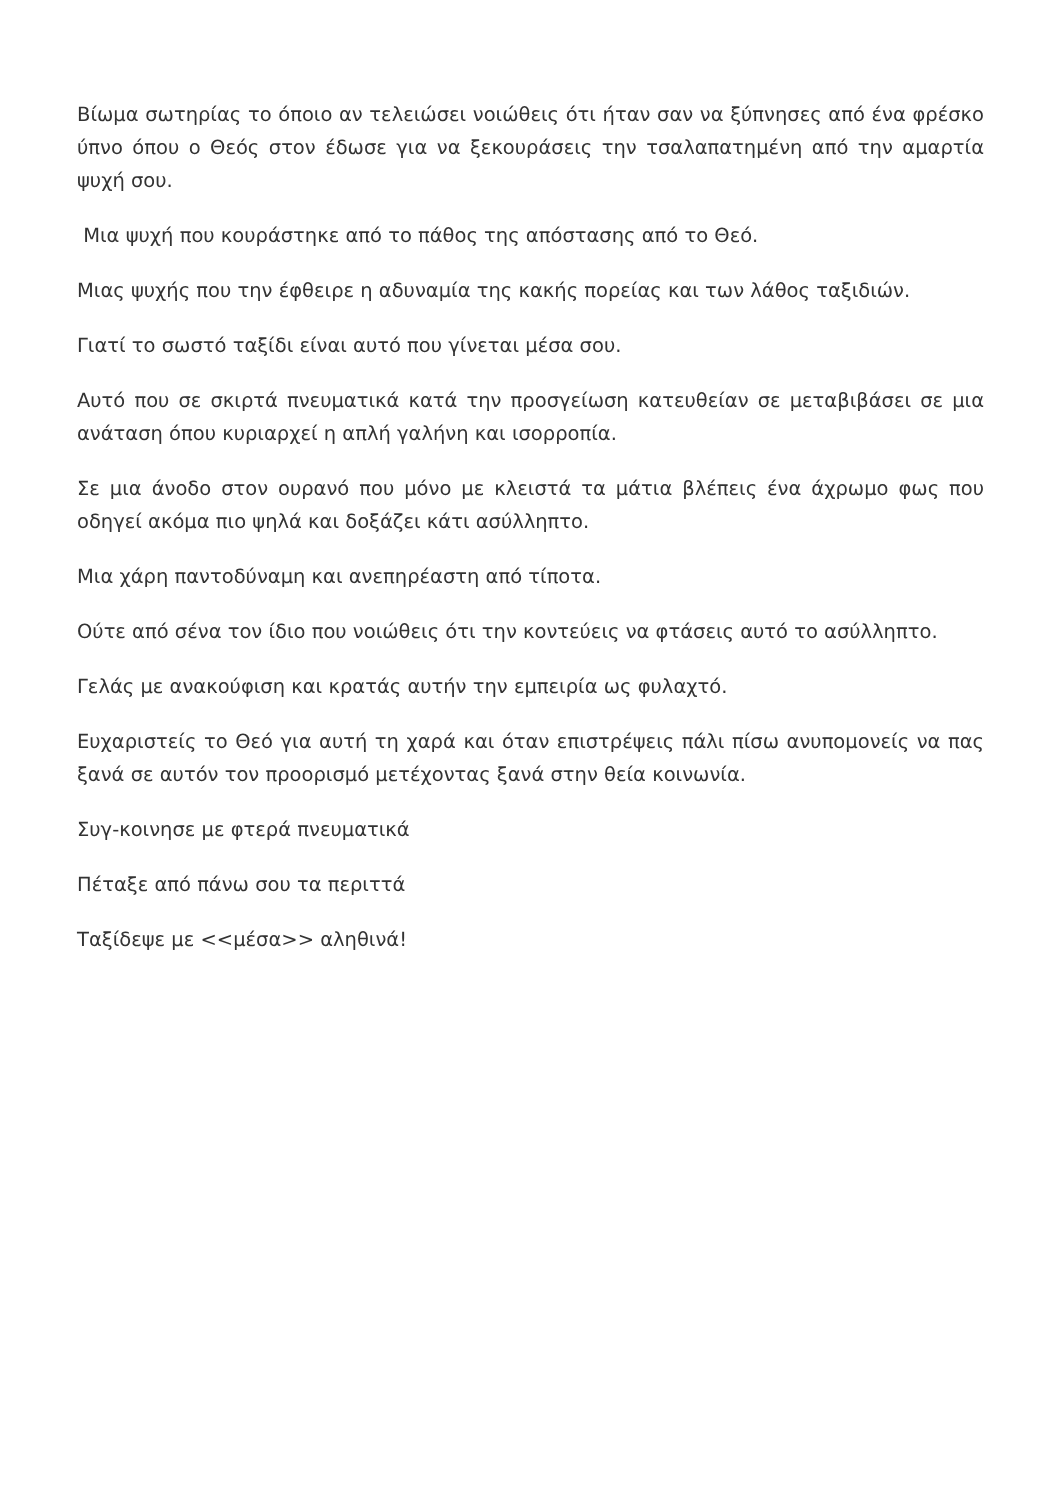Βίωμα σωτηρίας το όποιο αν τελειώσει νοιώθεις ότι ήταν σαν να ξύπνησες από ένα φρέσκο ύπνο όπου ο Θεός στον έδωσε για να ξεκουράσεις την τσαλαπατημένη από την αμαρτία ψυχή σου.
Μια ψυχή που κουράστηκε από το πάθος της απόστασης από το Θεό.
Μιας ψυχής που την έφθειρε η αδυναμία της κακής πορείας και των λάθος ταξιδιών.
Γιατί το σωστό ταξίδι είναι αυτό που γίνεται μέσα σου.
Αυτό που σε σκιρτά πνευματικά κατά την προσγείωση κατευθείαν σε μεταβιβάσει σε μια ανάταση όπου κυριαρχεί η απλή γαλήνη και ισορροπία.
Σε μια άνοδο στον ουρανό που μόνο με κλειστά τα μάτια βλέπεις ένα άχρωμο φως που οδηγεί ακόμα πιο ψηλά και δοξάζει κάτι ασύλληπτο.
Μια χάρη παντοδύναμη και ανεπηρέαστη από τίποτα.
Ούτε από σένα τον ίδιο που νοιώθεις ότι την κοντεύεις να φτάσεις αυτό το ασύλληπτο.
Γελάς με ανακούφιση και κρατάς αυτήν την εμπειρία ως φυλαχτό.
Ευχαριστείς το Θεό για αυτή τη χαρά και όταν επιστρέψεις πάλι πίσω ανυπομονείς να πας ξανά σε αυτόν τον προορισμό μετέχοντας ξανά στην θεία κοινωνία.
Συγ-κοινησε με φτερά πνευματικά
Πέταξε από πάνω σου τα περιττά
Ταξίδεψε με <<μέσα>> αληθινά!